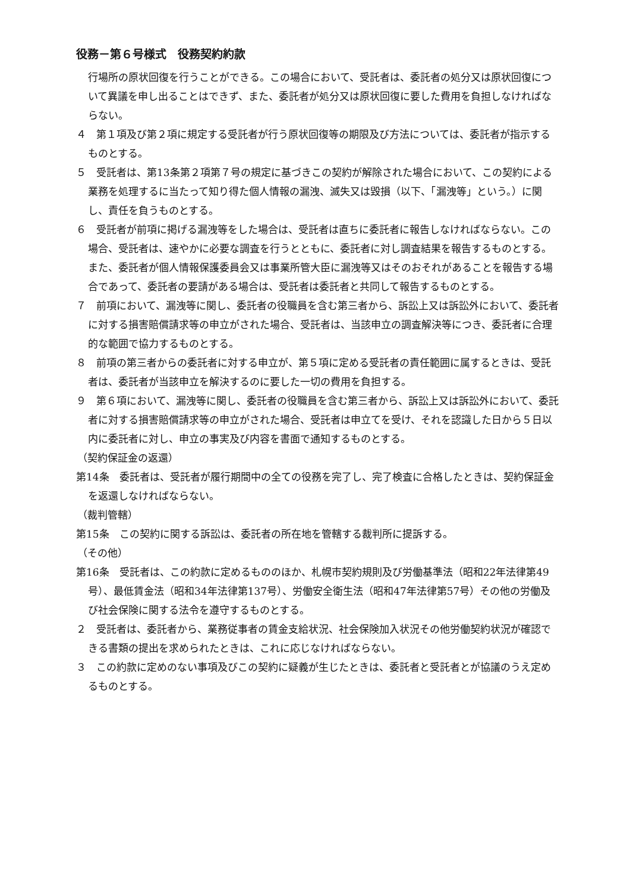役務－第６号様式　役務契約約款
行場所の原状回復を行うことができる。この場合において、受託者は、委託者の処分又は原状回復について異議を申し出ることはできず、また、委託者が処分又は原状回復に要した費用を負担しなければならない。
４　第１項及び第２項に規定する受託者が行う原状回復等の期限及び方法については、委託者が指示するものとする。
５　受託者は、第13条第２項第７号の規定に基づきこの契約が解除された場合において、この契約による業務を処理するに当たって知り得た個人情報の漏洩、滅失又は毀損（以下、「漏洩等」という。）に関し、責任を負うものとする。
６　受託者が前項に掲げる漏洩等をした場合は、受託者は直ちに委託者に報告しなければならない。この場合、受託者は、速やかに必要な調査を行うとともに、委託者に対し調査結果を報告するものとする。また、委託者が個人情報保護委員会又は事業所管大臣に漏洩等又はそのおそれがあることを報告する場合であって、委託者の要請がある場合は、受託者は委託者と共同して報告するものとする。
７　前項において、漏洩等に関し、委託者の役職員を含む第三者から、訴訟上又は訴訟外において、委託者に対する損害賠償請求等の申立がされた場合、受託者は、当該申立の調査解決等につき、委託者に合理的な範囲で協力するものとする。
８　前項の第三者からの委託者に対する申立が、第５項に定める受託者の責任範囲に属するときは、受託者は、委託者が当該申立を解決するのに要した一切の費用を負担する。
９　第６項において、漏洩等に関し、委託者の役職員を含む第三者から、訴訟上又は訴訟外において、委託者に対する損害賠償請求等の申立がされた場合、受託者は申立てを受け、それを認識した日から５日以内に委託者に対し、申立の事実及び内容を書面で通知するものとする。
（契約保証金の返還）
第14条　委託者は、受託者が履行期間中の全ての役務を完了し、完了検査に合格したときは、契約保証金を返還しなければならない。
（裁判管轄）
第15条　この契約に関する訴訟は、委託者の所在地を管轄する裁判所に提訴する。
（その他）
第16条　受託者は、この約款に定めるもののほか、札幌市契約規則及び労働基準法（昭和22年法律第49号）、最低賃金法（昭和34年法律第137号）、労働安全衛生法（昭和47年法律第57号）その他の労働及び社会保険に関する法令を遵守するものとする。
２　受託者は、委託者から、業務従事者の賃金支給状況、社会保険加入状況その他労働契約状況が確認できる書類の提出を求められたときは、これに応じなければならない。
３　この約款に定めのない事項及びこの契約に疑義が生じたときは、委託者と受託者とが協議のうえ定めるものとする。